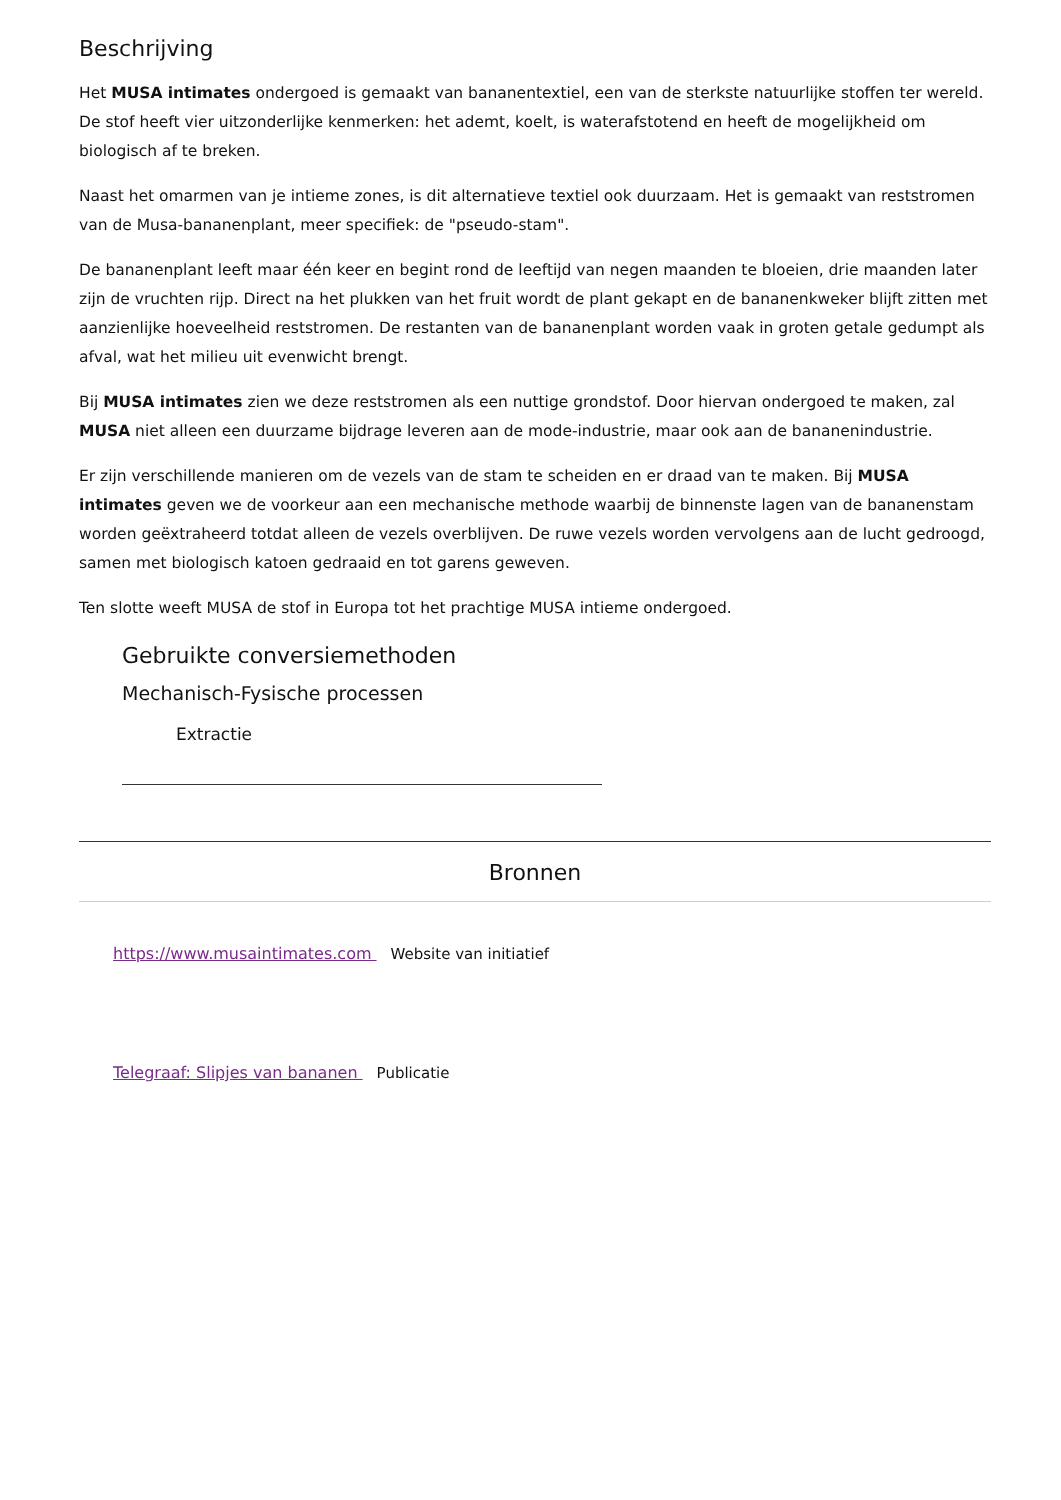Beschrijving
Het MUSA intimates ondergoed is gemaakt van bananentextiel, een van de sterkste natuurlijke stoffen ter wereld. De stof heeft vier uitzonderlijke kenmerken: het ademt, koelt, is waterafstotend en heeft de mogelijkheid om biologisch af te breken.
Naast het omarmen van je intieme zones, is dit alternatieve textiel ook duurzaam. Het is gemaakt van reststromen van de Musa-bananenplant, meer specifiek: de "pseudo-stam".
De bananenplant leeft maar één keer en begint rond de leeftijd van negen maanden te bloeien, drie maanden later zijn de vruchten rijp. Direct na het plukken van het fruit wordt de plant gekapt en de bananenkweker blijft zitten met aanzienlijke hoeveelheid reststromen. De restanten van de bananenplant worden vaak in groten getale gedumpt als afval, wat het milieu uit evenwicht brengt.
Bij MUSA intimates zien we deze reststromen als een nuttige grondstof. Door hiervan ondergoed te maken, zal MUSA niet alleen een duurzame bijdrage leveren aan de mode-industrie, maar ook aan de bananenindustrie.
Er zijn verschillende manieren om de vezels van de stam te scheiden en er draad van te maken. Bij MUSA intimates geven we de voorkeur aan een mechanische methode waarbij de binnenste lagen van de bananenstam worden geëxtraheerd totdat alleen de vezels overblijven. De ruwe vezels worden vervolgens aan de lucht gedroogd, samen met biologisch katoen gedraaid en tot garens geweven.
Ten slotte weeft MUSA de stof in Europa tot het prachtige MUSA intieme ondergoed.
Gebruikte conversiemethoden
Mechanisch-Fysische processen
Extractie
Bronnen
https://www.musaintimates.com Website van initiatief
Telegraaf: Slipjes van bananen Publicatie